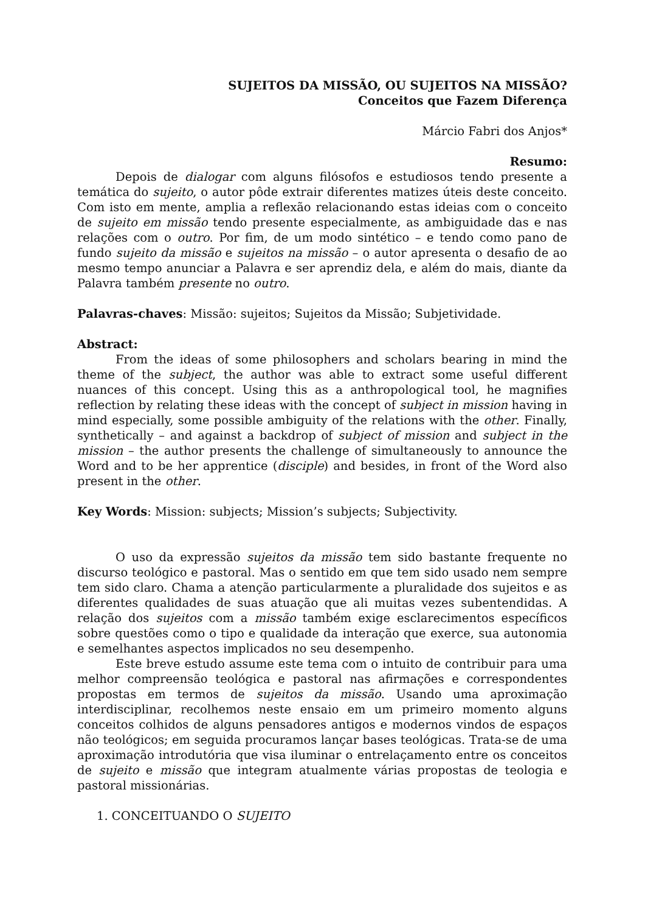SUJEITOS DA MISSÃO, OU SUJEITOS NA MISSÃO?
Conceitos que Fazem Diferença
Márcio Fabri dos Anjos*
Resumo:
Depois de dialogar com alguns filósofos e estudiosos tendo presente a temática do sujeito, o autor pôde extrair diferentes matizes úteis deste conceito. Com isto em mente, amplia a reflexão relacionando estas ideias com o conceito de sujeito em missão tendo presente especialmente, as ambiguidade das e nas relações com o outro. Por fim, de um modo sintético – e tendo como pano de fundo sujeito da missão e sujeitos na missão – o autor apresenta o desafio de ao mesmo tempo anunciar a Palavra e ser aprendiz dela, e além do mais, diante da Palavra também presente no outro.
Palavras-chaves: Missão: sujeitos; Sujeitos da Missão; Subjetividade.
Abstract:
From the ideas of some philosophers and scholars bearing in mind the theme of the subject, the author was able to extract some useful different nuances of this concept. Using this as a anthropological tool, he magnifies reflection by relating these ideas with the concept of subject in mission having in mind especially, some possible ambiguity of the relations with the other. Finally, synthetically – and against a backdrop of subject of mission and subject in the mission – the author presents the challenge of simultaneously to announce the Word and to be her apprentice (disciple) and besides, in front of the Word also present in the other.
Key Words: Mission: subjects; Mission’s subjects; Subjectivity.
O uso da expressão sujeitos da missão tem sido bastante frequente no discurso teológico e pastoral. Mas o sentido em que tem sido usado nem sempre tem sido claro. Chama a atenção particularmente a pluralidade dos sujeitos e as diferentes qualidades de suas atuação que ali muitas vezes subentendidas. A relação dos sujeitos com a missão também exige esclarecimentos específicos sobre questões como o tipo e qualidade da interação que exerce, sua autonomia e semelhantes aspectos implicados no seu desempenho.
Este breve estudo assume este tema com o intuito de contribuir para uma melhor compreensão teológica e pastoral nas afirmações e correspondentes propostas em termos de sujeitos da missão. Usando uma aproximação interdisciplinar, recolhemos neste ensaio em um primeiro momento alguns conceitos colhidos de alguns pensadores antigos e modernos vindos de espaços não teológicos; em seguida procuramos lançar bases teológicas. Trata-se de uma aproximação introdutória que visa iluminar o entrelaçamento entre os conceitos de sujeito e missão que integram atualmente várias propostas de teologia e pastoral missionárias.
1. CONCEITUANDO O SUJEITO